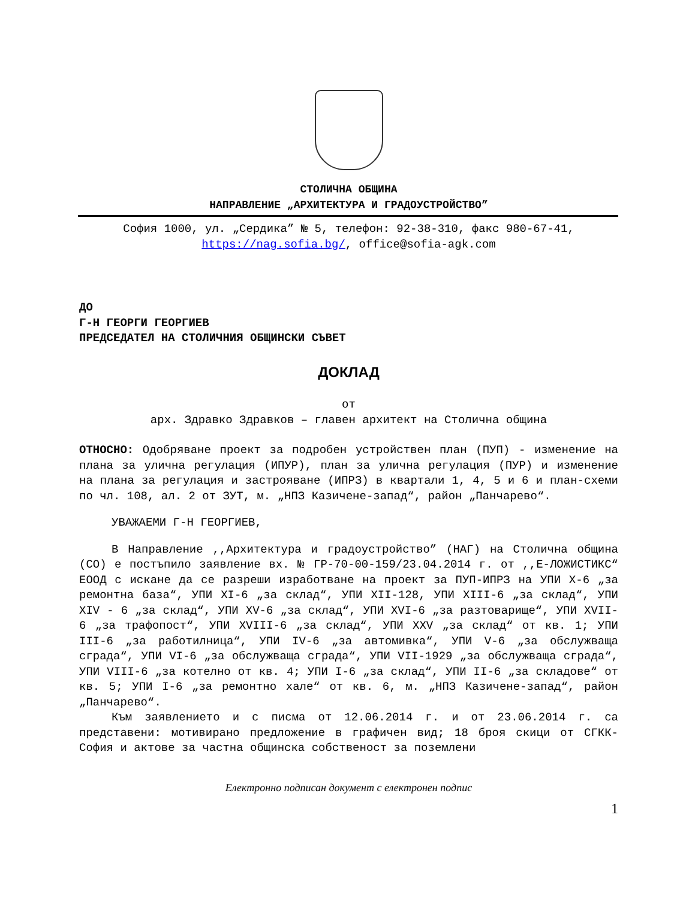СТОЛИЧНА ОБЩИНА
НАПРАВЛЕНИЕ „АРХИТЕКТУРА И ГРАДОУСТРОЙСТВО”
София 1000, ул. „Сердика” № 5, телефон: 92-38-310, факс 980-67-41, https://nag.sofia.bg/, office@sofia-agk.com
ДО
Г-Н ГЕОРГИ ГЕОРГИЕВ
ПРЕДСЕДАТЕЛ НА СТОЛИЧНИЯ ОБЩИНСКИ СЪВЕТ
ДОКЛАД
от
арх. Здравко Здравков – главен архитект на Столична община
ОТНОСНО: Одобряване проект за подробен устройствен план (ПУП) - изменение на плана за улична регулация (ИПУР), план за улична регулация (ПУР) и изменение на плана за регулация и застрояване (ИПРЗ) в квартали 1, 4, 5 и 6 и план-схеми по чл. 108, ал. 2 от ЗУТ, м. „НПЗ Казичене-запад“, район „Панчарево“.
УВАЖАЕМИ Г-Н ГЕОРГИЕВ,
В Направление ,,Архитектура и градоустройство” (НАГ) на Столична община (СО) е постъпило заявление вх. № ГР-70-00-159/23.04.2014 г. от ,,Е-ЛОЖИСТИКС“ ЕООД с искане да се разреши изработване на проект за ПУП-ИПРЗ на УПИ X-6 „за ремонтна база“, УПИ XI-6 „за склад“, УПИ XII-128, УПИ XIII-6 „за склад“, УПИ XIV - 6 „за склад“, УПИ XV-6 „за склад“, УПИ XVI-6 „за разтоварище“, УПИ XVII-6 „за трафопост“, УПИ XVIII-6 „за склад“, УПИ XXV „за склад“ от кв. 1; УПИ III-6 „за работилница“, УПИ IV-6 „за автомивка“, УПИ V-6 „за обслужваща сграда“, УПИ VI-6 „за обслужваща сграда“, УПИ VII-1929 „за обслужваща сграда“, УПИ VIII-6 „за котелно от кв. 4; УПИ I-6 „за склад“, УПИ II-6 „за складове“ от кв. 5; УПИ I-6 „за ремонтно хале“ от кв. 6, м. „НПЗ Казичене-запад“, район „Панчарево“.
Към заявлението и с писма от 12.06.2014 г. и от 23.06.2014 г. са представени: мотивирано предложение в графичен вид; 18 броя скици от СГКК-София и актове за частна общинска собственост за поземлени
Електронно подписан документ с електронен подпис
1